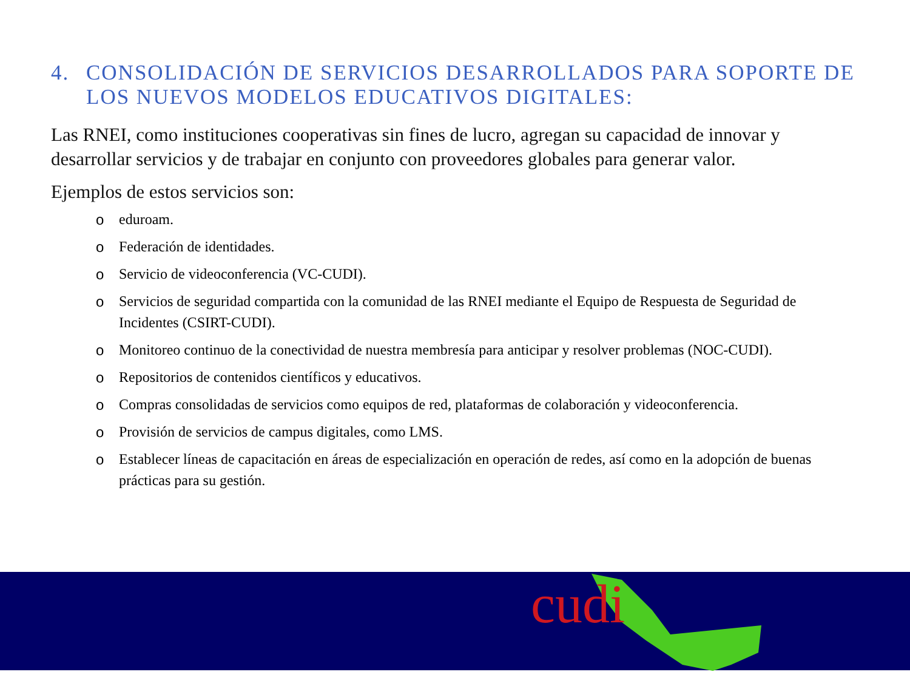4. CONSOLIDACIÓN DE SERVICIOS DESARROLLADOS PARA SOPORTE DE LOS NUEVOS MODELOS EDUCATIVOS DIGITALES:
Las RNEI, como instituciones cooperativas sin fines de lucro, agregan su capacidad de innovar y desarrollar servicios y de trabajar en conjunto con proveedores globales para generar valor.
Ejemplos de estos servicios son:
o eduroam.
o Federación de identidades.
o Servicio de videoconferencia (VC-CUDI).
o Servicios de seguridad compartida con la comunidad de las RNEI mediante el Equipo de Respuesta de Seguridad de Incidentes (CSIRT-CUDI).
o Monitoreo continuo de la conectividad de nuestra membresía para anticipar y resolver problemas (NOC-CUDI).
o Repositorios de contenidos científicos y educativos.
o Compras consolidadas de servicios como equipos de red, plataformas de colaboración y videoconferencia.
o Provisión de servicios de campus digitales, como LMS.
o Establecer líneas de capacitación en áreas de especialización en operación de redes, así como en la adopción de buenas prácticas para su gestión.
cudi